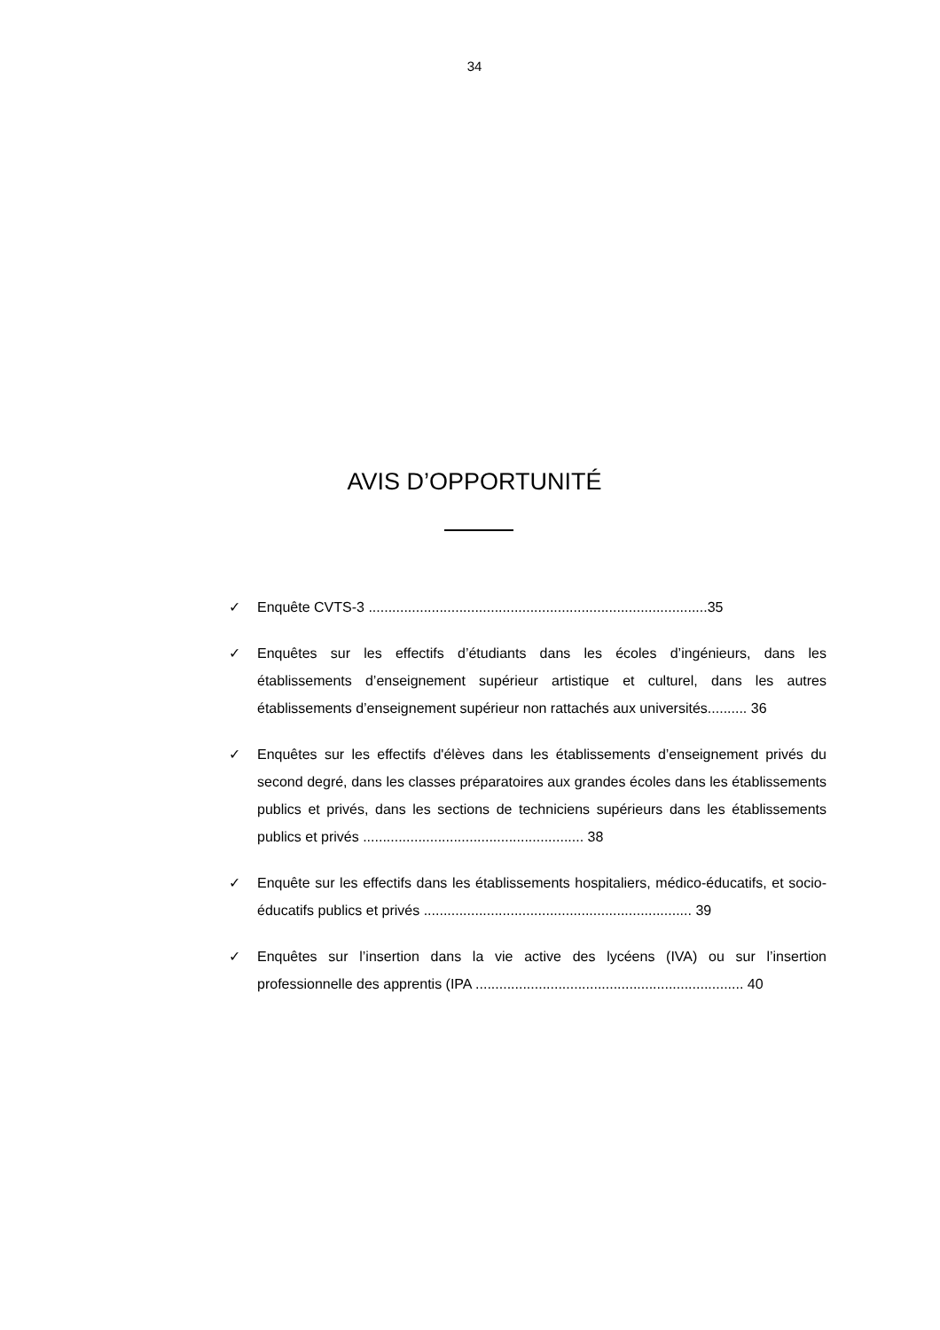34
AVIS D’OPPORTUNITÉ
✓ Enquête CVTS-3 ......................................................................................35
✓ Enquêtes sur les effectifs d’étudiants dans les écoles d’ingénieurs, dans les établissements d’enseignement supérieur artistique et culturel, dans les autres établissements d’enseignement supérieur non rattachés aux universités.......... 36
✓ Enquêtes sur les effectifs d'élèves dans les établissements d’enseignement privés du second degré, dans les classes préparatoires aux grandes écoles dans les établissements publics et privés, dans les sections de techniciens supérieurs dans les établissements publics et privés ........................................................ 38
✓ Enquête sur les effectifs dans les établissements hospitaliers, médico-éducatifs, et socio-éducatifs publics et privés .................................................................... 39
✓ Enquêtes sur l’insertion dans la vie active des lycéens (IVA) ou sur l’insertion professionnelle des apprentis (IPA .................................................................... 40